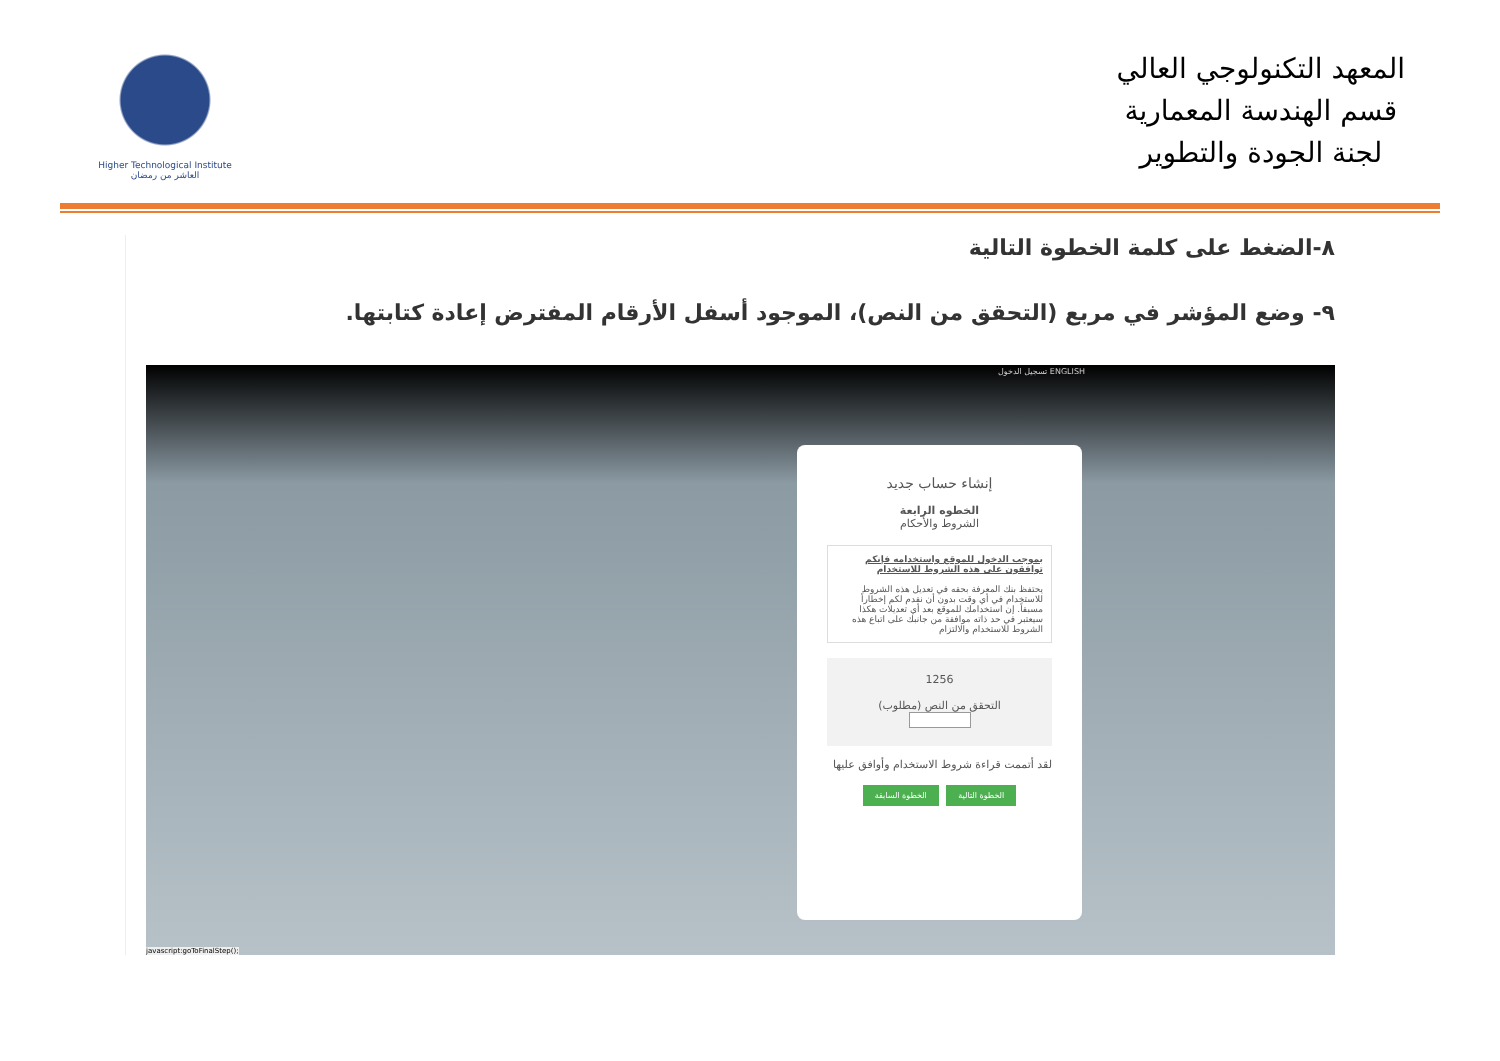Higher Technological Institute العاشر من رمضان
المعهد التكنولوجي العالي
قسم الهندسة المعمارية
لجنة الجودة والتطوير
٨-الضغط على كلمة الخطوة التالية
٩- وضع المؤشر في مربع (التحقق من النص)، الموجود أسفل الأرقام المفترض إعادة كتابتها.
ENGLISH تسجيل الدخول
إنشاء حساب جديد
الخطوه الرابعة
الشروط والأحكام
بموجب الدخول للموقع واستخدامه فإنكم توافقون على هذه الشروط للاستخدام
يحتفظ بنك المعرفة بحقه في تعديل هذه الشروط للاستخدام في أي وقت بدون أن نقدم لكم إخطاراً مسبقاً. إن استخدامك للموقع بعد أي تعديلات هكذا سيعتبر في حد ذاته موافقة من جانبك على اتباع هذه الشروط للاستخدام والالتزام
1256
التحقق من النص (مطلوب)
لقد أتممت قراءة شروط الاستخدام وأوافق عليها
الخطوة التالية الخطوة السابقة
javascript:goToFinalStep();